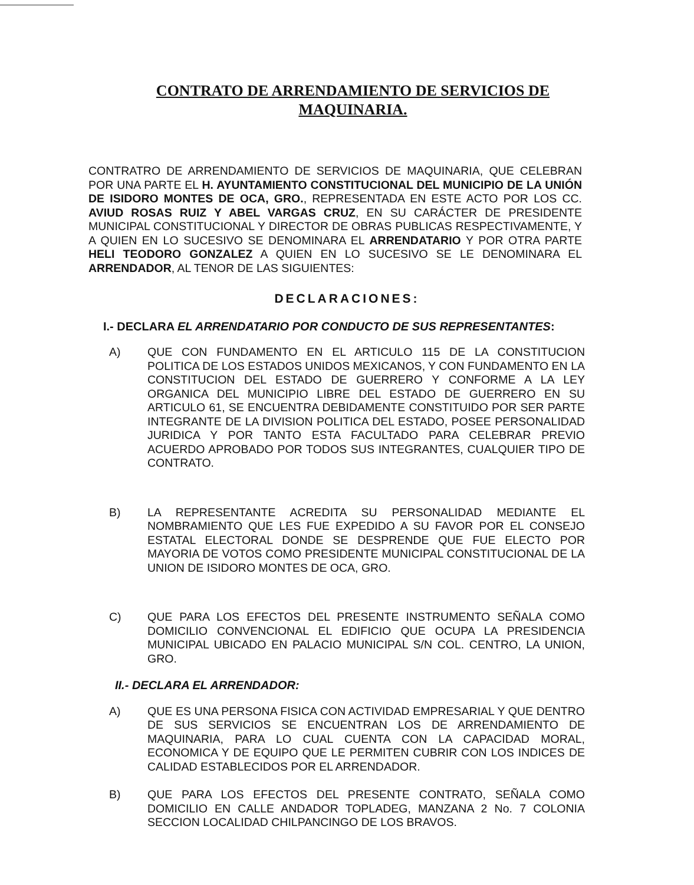CONTRATO DE ARRENDAMIENTO DE SERVICIOS DE MAQUINARIA.
CONTRATRO DE ARRENDAMIENTO DE SERVICIOS DE MAQUINARIA, QUE CELEBRAN POR UNA PARTE EL H. AYUNTAMIENTO CONSTITUCIONAL DEL MUNICIPIO DE LA UNIÓN DE ISIDORO MONTES DE OCA, GRO., REPRESENTADA EN ESTE ACTO POR LOS CC. AVIUD ROSAS RUIZ Y ABEL VARGAS CRUZ, EN SU CARÁCTER DE PRESIDENTE MUNICIPAL CONSTITUCIONAL Y DIRECTOR DE OBRAS PUBLICAS RESPECTIVAMENTE, Y A QUIEN EN LO SUCESIVO SE DENOMINARA EL ARRENDATARIO Y POR OTRA PARTE HELI TEODORO GONZALEZ A QUIEN EN LO SUCESIVO SE LE DENOMINARA EL ARRENDADOR, AL TENOR DE LAS SIGUIENTES:
DECLARACIONES:
I.- DECLARA EL ARRENDATARIO POR CONDUCTO DE SUS REPRESENTANTES:
A) QUE CON FUNDAMENTO EN EL ARTICULO 115 DE LA CONSTITUCION POLITICA DE LOS ESTADOS UNIDOS MEXICANOS, Y CON FUNDAMENTO EN LA CONSTITUCION DEL ESTADO DE GUERRERO Y CONFORME A LA LEY ORGANICA DEL MUNICIPIO LIBRE DEL ESTADO DE GUERRERO EN SU ARTICULO 61, SE ENCUENTRA DEBIDAMENTE CONSTITUIDO POR SER PARTE INTEGRANTE DE LA DIVISION POLITICA DEL ESTADO, POSEE PERSONALIDAD JURIDICA Y POR TANTO ESTA FACULTADO PARA CELEBRAR PREVIO ACUERDO APROBADO POR TODOS SUS INTEGRANTES, CUALQUIER TIPO DE CONTRATO.
B) LA REPRESENTANTE ACREDITA SU PERSONALIDAD MEDIANTE EL NOMBRAMIENTO QUE LES FUE EXPEDIDO A SU FAVOR POR EL CONSEJO ESTATAL ELECTORAL DONDE SE DESPRENDE QUE FUE ELECTO POR MAYORIA DE VOTOS COMO PRESIDENTE MUNICIPAL CONSTITUCIONAL DE LA UNION DE ISIDORO MONTES DE OCA, GRO.
C) QUE PARA LOS EFECTOS DEL PRESENTE INSTRUMENTO SEÑALA COMO DOMICILIO CONVENCIONAL EL EDIFICIO QUE OCUPA LA PRESIDENCIA MUNICIPAL UBICADO EN PALACIO MUNICIPAL S/N COL. CENTRO, LA UNION, GRO.
II.- DECLARA EL ARRENDADOR:
A) QUE ES UNA PERSONA FISICA CON ACTIVIDAD EMPRESARIAL Y QUE DENTRO DE SUS SERVICIOS SE ENCUENTRAN LOS DE ARRENDAMIENTO DE MAQUINARIA, PARA LO CUAL CUENTA CON LA CAPACIDAD MORAL, ECONOMICA Y DE EQUIPO QUE LE PERMITEN CUBRIR CON LOS INDICES DE CALIDAD ESTABLECIDOS POR EL ARRENDADOR.
B) QUE PARA LOS EFECTOS DEL PRESENTE CONTRATO, SEÑALA COMO DOMICILIO EN CALLE ANDADOR TOPLADEG, MANZANA 2 No. 7 COLONIA SECCION LOCALIDAD CHILPANCINGO DE LOS BRAVOS.